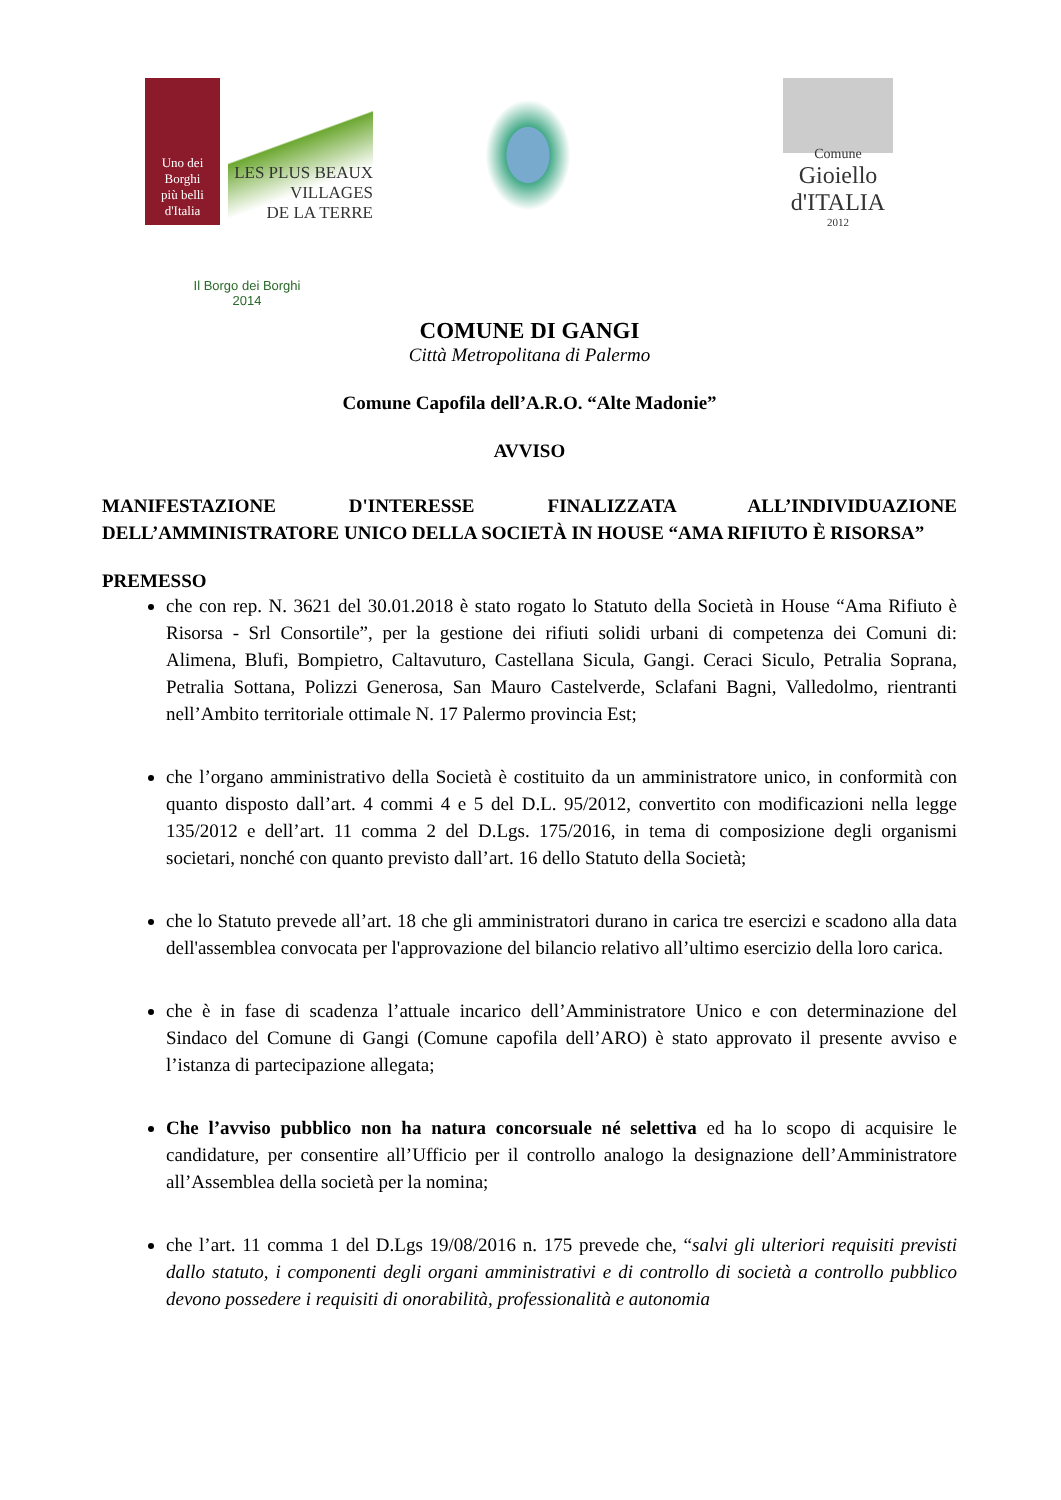Uno dei
Borghi
più belli
d'Italia
LES PLUS BEAUX
VILLAGES
DE LA TERRE
Comune
Gioiello
d'ITALIA
2012
Il Borgo dei Borghi
2014
COMUNE DI GANGI
Città Metropolitana di Palermo
Comune Capofila dell’A.R.O. “Alte Madonie”
AVVISO
MANIFESTAZIONE D'INTERESSE FINALIZZATA ALL’INDIVIDUAZIONE DELL’AMMINISTRATORE UNICO DELLA SOCIETÀ IN HOUSE “AMA RIFIUTO È RISORSA”
PREMESSO
che con rep. N. 3621 del 30.01.2018 è stato rogato lo Statuto della Società in House “Ama Rifiuto è Risorsa - Srl Consortile”, per la gestione dei rifiuti solidi urbani di competenza dei Comuni di: Alimena, Blufi, Bompietro, Caltavuturo, Castellana Sicula, Gangi. Ceraci Siculo, Petralia Soprana, Petralia Sottana, Polizzi Generosa, San Mauro Castelverde, Sclafani Bagni, Valledolmo, rientranti nell’Ambito territoriale ottimale N. 17 Palermo provincia Est;
che l’organo amministrativo della Società è costituito da un amministratore unico, in conformità con quanto disposto dall’art. 4 commi 4 e 5 del D.L. 95/2012, convertito con modificazioni nella legge 135/2012 e dell’art. 11 comma 2 del D.Lgs. 175/2016, in tema di composizione degli organismi societari, nonché con quanto previsto dall’art. 16 dello Statuto della Società;
che lo Statuto prevede all’art. 18 che gli amministratori durano in carica tre esercizi e scadono alla data dell'assemblea convocata per l'approvazione del bilancio relativo all’ultimo esercizio della loro carica.
che è in fase di scadenza l’attuale incarico dell’Amministratore Unico e con determinazione del Sindaco del Comune di Gangi (Comune capofila dell’ARO) è stato approvato il presente avviso e l’istanza di partecipazione allegata;
Che l’avviso pubblico non ha natura concorsuale né selettiva ed ha lo scopo di acquisire le candidature, per consentire all’Ufficio per il controllo analogo la designazione dell’Amministratore all’Assemblea della società per la nomina;
che l’art. 11 comma 1 del D.Lgs 19/08/2016 n. 175 prevede che, “salvi gli ulteriori requisiti previsti dallo statuto, i componenti degli organi amministrativi e di controllo di società a controllo pubblico devono possedere i requisiti di onorabilità, professionalità e autonomia